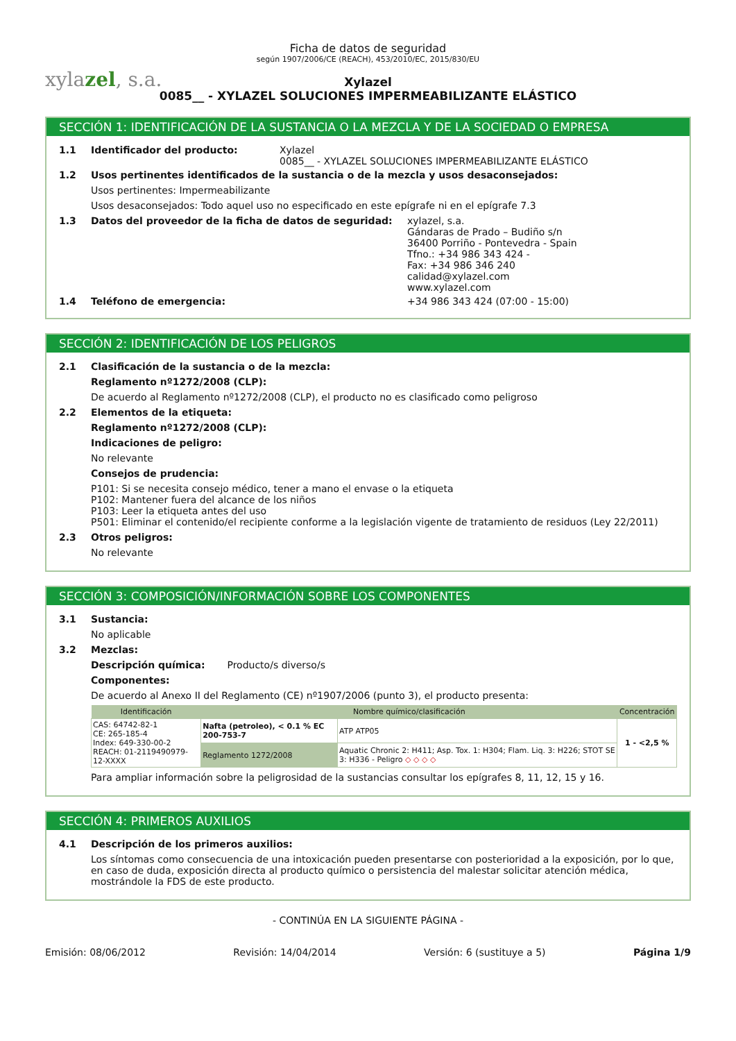xylazel, s.a.
Ficha de datos de seguridad
según 1907/2006/CE (REACH), 453/2010/EC, 2015/830/EU
Xylazel
0085__ - XYLAZEL SOLUCIONES IMPERMEABILIZANTE ELÁSTICO
SECCIÓN 1: IDENTIFICACIÓN DE LA SUSTANCIA O LA MEZCLA Y DE LA SOCIEDAD O EMPRESA
1.1 Identificador del producto: Xylazel
0085__ - XYLAZEL SOLUCIONES IMPERMEABILIZANTE ELÁSTICO
1.2 Usos pertinentes identificados de la sustancia o de la mezcla y usos desaconsejados:
Usos pertinentes: Impermeabilizante
Usos desaconsejados: Todo aquel uso no especificado en este epígrafe ni en el epígrafe 7.3
1.3 Datos del proveedor de la ficha de datos de seguridad: xylazel, s.a.
Gándaras de Prado – Budiño s/n
36400 Porriño - Pontevedra - Spain
Tfno.: +34 986 343 424 -
Fax: +34 986 346 240
calidad@xylazel.com
www.xylazel.com
1.4 Teléfono de emergencia: +34 986 343 424 (07:00 - 15:00)
SECCIÓN 2: IDENTIFICACIÓN DE LOS PELIGROS
2.1 Clasificación de la sustancia o de la mezcla:
Reglamento nº1272/2008 (CLP):
De acuerdo al Reglamento nº1272/2008 (CLP), el producto no es clasificado como peligroso
2.2 Elementos de la etiqueta:
Reglamento nº1272/2008 (CLP):
Indicaciones de peligro:
No relevante
Consejos de prudencia:
P101: Si se necesita consejo médico, tener a mano el envase o la etiqueta
P102: Mantener fuera del alcance de los niños
P103: Leer la etiqueta antes del uso
P501: Eliminar el contenido/el recipiente conforme a la legislación vigente de tratamiento de residuos (Ley 22/2011)
2.3 Otros peligros:
No relevante
SECCIÓN 3: COMPOSICIÓN/INFORMACIÓN SOBRE LOS COMPONENTES
3.1 Sustancia:
No aplicable
3.2 Mezclas:
Descripción química: Producto/s diverso/s
Componentes:
De acuerdo al Anexo II del Reglamento (CE) nº1907/2006 (punto 3), el producto presenta:
| Identificación | Nombre químico/clasificación | | | Concentración |
| --- | --- | --- | --- | --- |
| CAS: 64742-82-1 CE: 265-185-4 Index: 649-330-00-2 REACH: 01-2119490979-12-XXXX | Nafta (petroleo), < 0.1 % EC 200-753-7 | | ATP ATP05 | 1 - <2,5 % |
| | Reglamento 1272/2008 | Aquatic Chronic 2: H411; Asp. Tox. 1: H304; Flam. Liq. 3: H226; STOT SE 3: H336 - Peligro ◇ ◇ ◇ ◇ | | |
Para ampliar información sobre la peligrosidad de la sustancias consultar los epígrafes 8, 11, 12, 15 y 16.
SECCIÓN 4: PRIMEROS AUXILIOS
4.1 Descripción de los primeros auxilios:
Los síntomas como consecuencia de una intoxicación pueden presentarse con posterioridad a la exposición, por lo que, en caso de duda, exposición directa al producto químico o persistencia del malestar solicitar atención médica, mostrándole la FDS de este producto.
- CONTINÚA EN LA SIGUIENTE PÁGINA -
Emisión: 08/06/2012 Revisión: 14/04/2014 Versión: 6 (sustituye a 5) Página 1/9